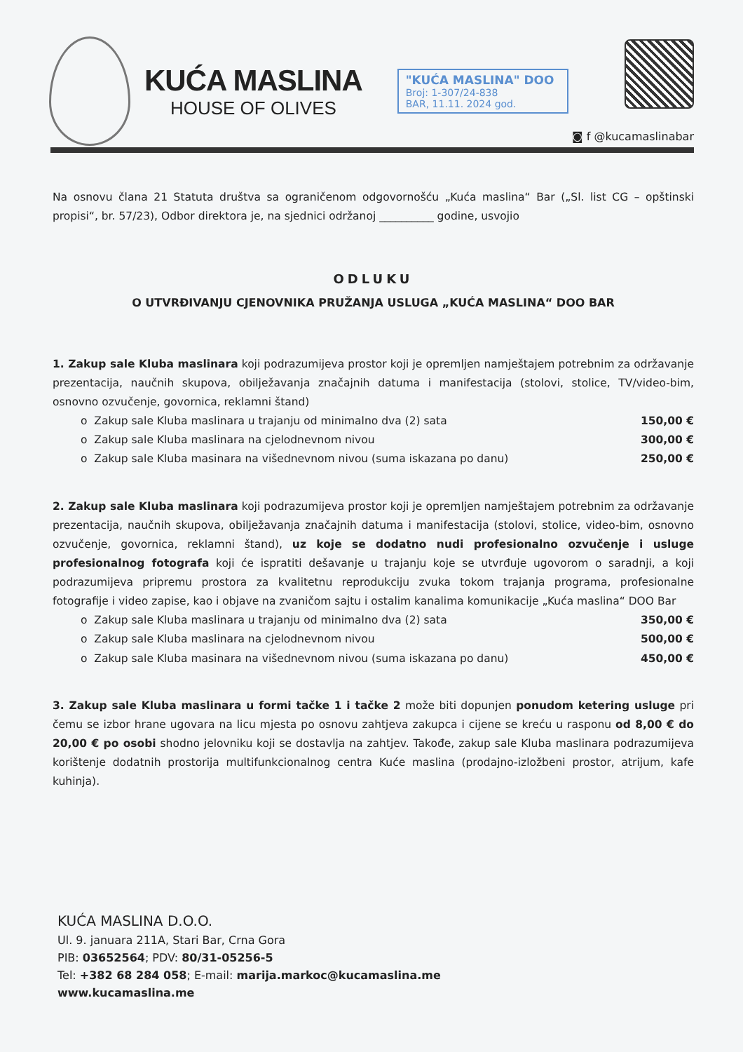KUĆA MASLINA
HOUSE OF OLIVES
"KUĆA MASLINA" DOO
Broj: 1-307/24-838
BAR, 11.11. 2024 god.
◙ f @kucamaslinabar
Na osnovu člana 21 Statuta društva sa ograničenom odgovornošću „Kuća maslina“ Bar („Sl. list CG – opštinski propisi“, br. 57/23), Odbor direktora je, na sjednici održanoj __________ godine, usvojio
ODLUKU
O UTVRĐIVANJU CJENOVNIKA PRUŽANJA USLUGA „KUĆA MASLINA“ DOO BAR
1. Zakup sale Kluba maslinara koji podrazumijeva prostor koji je opremljen namještajem potrebnim za održavanje prezentacija, naučnih skupova, obilježavanja značajnih datuma i manifestacija (stolovi, stolice, TV/video-bim, osnovno ozvučenje, govornica, reklamni štand)
o Zakup sale Kluba maslinara u trajanju od minimalno dva (2) sata 150,00 €
o Zakup sale Kluba maslinara na cjelodnevnom nivou 300,00 €
o Zakup sale Kluba masinara na višednevnom nivou (suma iskazana po danu) 250,00 €
2. Zakup sale Kluba maslinara koji podrazumijeva prostor koji je opremljen namještajem potrebnim za održavanje prezentacija, naučnih skupova, obilježavanja značajnih datuma i manifestacija (stolovi, stolice, video-bim, osnovno ozvučenje, govornica, reklamni štand), uz koje se dodatno nudi profesionalno ozvučenje i usluge profesionalnog fotografa koji će ispratiti dešavanje u trajanju koje se utvrđuje ugovorom o saradnji, a koji podrazumijeva pripremu prostora za kvalitetnu reprodukciju zvuka tokom trajanja programa, profesionalne fotografije i video zapise, kao i objave na zvaničom sajtu i ostalim kanalima komunikacije „Kuća maslina“ DOO Bar
o Zakup sale Kluba maslinara u trajanju od minimalno dva (2) sata 350,00 €
o Zakup sale Kluba maslinara na cjelodnevnom nivou 500,00 €
o Zakup sale Kluba masinara na višednevnom nivou (suma iskazana po danu) 450,00 €
3. Zakup sale Kluba maslinara u formi tačke 1 i tačke 2 može biti dopunjen ponudom ketering usluge pri čemu se izbor hrane ugovara na licu mjesta po osnovu zahtjeva zakupca i cijene se kreću u rasponu od 8,00 € do 20,00 € po osobi shodno jelovniku koji se dostavlja na zahtjev. Takođe, zakup sale Kluba maslinara podrazumijeva korištenje dodatnih prostorija multifunkcionalnog centra Kuće maslina (prodajno-izložbeni prostor, atrijum, kafe kuhinja).
KUĆA MASLINA D.O.O.
Ul. 9. januara 211A, Stari Bar, Crna Gora
PIB: 03652564; PDV: 80/31-05256-5
Tel: +382 68 284 058; E-mail: marija.markoc@kucamaslina.me
www.kucamaslina.me